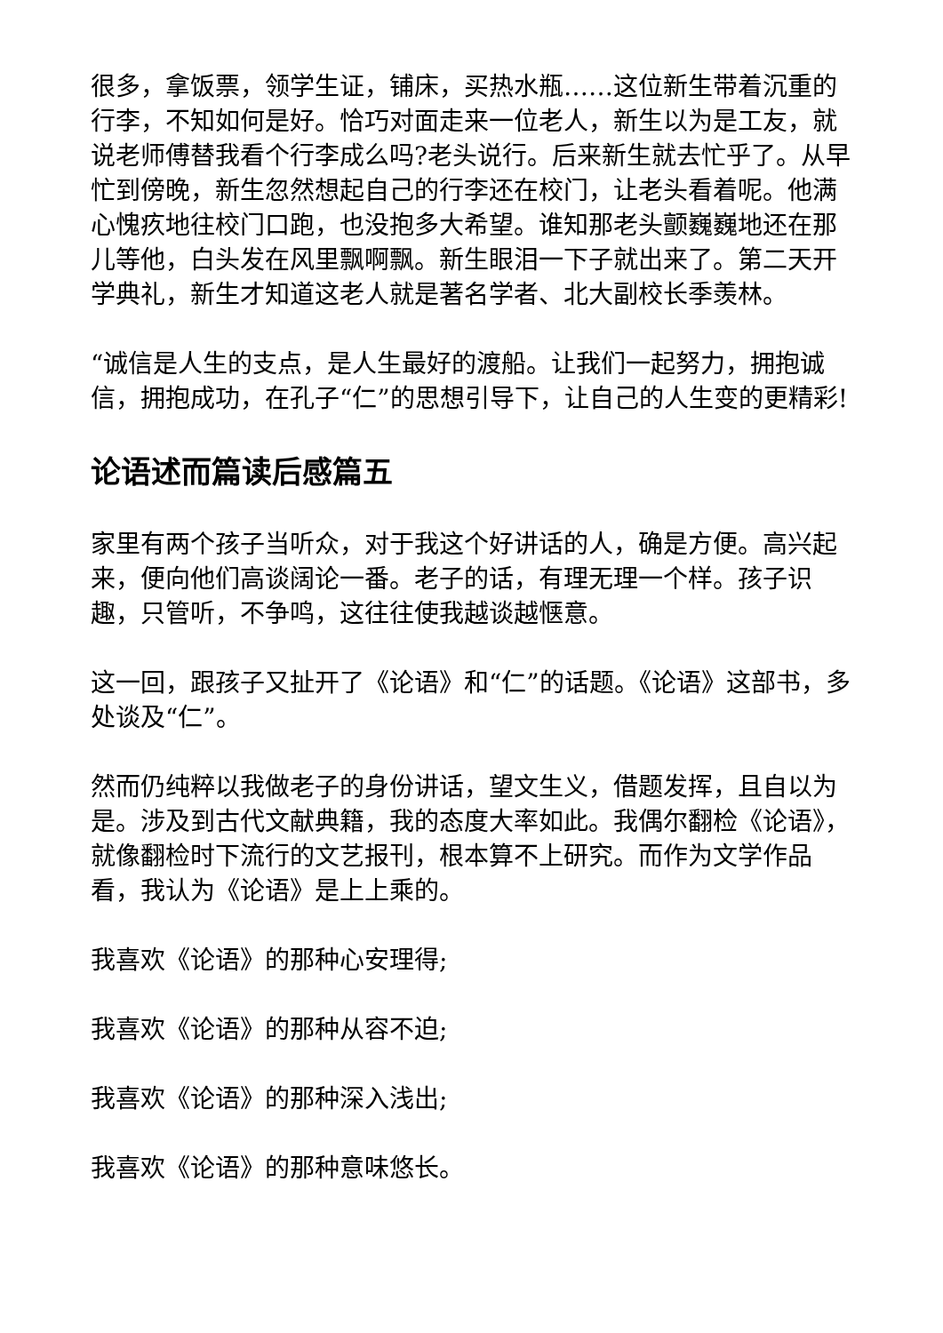很多，拿饭票，领学生证，铺床，买热水瓶……这位新生带着沉重的行李，不知如何是好。恰巧对面走来一位老人，新生以为是工友，就说老师傅替我看个行李成么吗?老头说行。后来新生就去忙乎了。从早忙到傍晚，新生忽然想起自己的行李还在校门，让老头看着呢。他满心愧疚地往校门口跑，也没抱多大希望。谁知那老头颤巍巍地还在那儿等他，白头发在风里飘啊飘。新生眼泪一下子就出来了。第二天开学典礼，新生才知道这老人就是著名学者、北大副校长季羡林。
“诚信是人生的支点，是人生最好的渡船。让我们一起努力，拥抱诚信，拥抱成功，在孔子“仁”的思想引导下，让自己的人生变的更精彩!
论语述而篇读后感篇五
家里有两个孩子当听众，对于我这个好讲话的人，确是方便。高兴起来，便向他们高谈阔论一番。老子的话，有理无理一个样。孩子识趣，只管听，不争鸣，这往往使我越谈越惬意。
这一回，跟孩子又扯开了《论语》和“仁”的话题。《论语》这部书，多处谈及“仁”。
然而仍纯粹以我做老子的身份讲话，望文生义，借题发挥，且自以为是。涉及到古代文献典籍，我的态度大率如此。我偶尔翻检《论语》，就像翻检时下流行的文艺报刊，根本算不上研究。而作为文学作品看，我认为《论语》是上上乘的。
我喜欢《论语》的那种心安理得;
我喜欢《论语》的那种从容不迫;
我喜欢《论语》的那种深入浅出;
我喜欢《论语》的那种意味悠长。